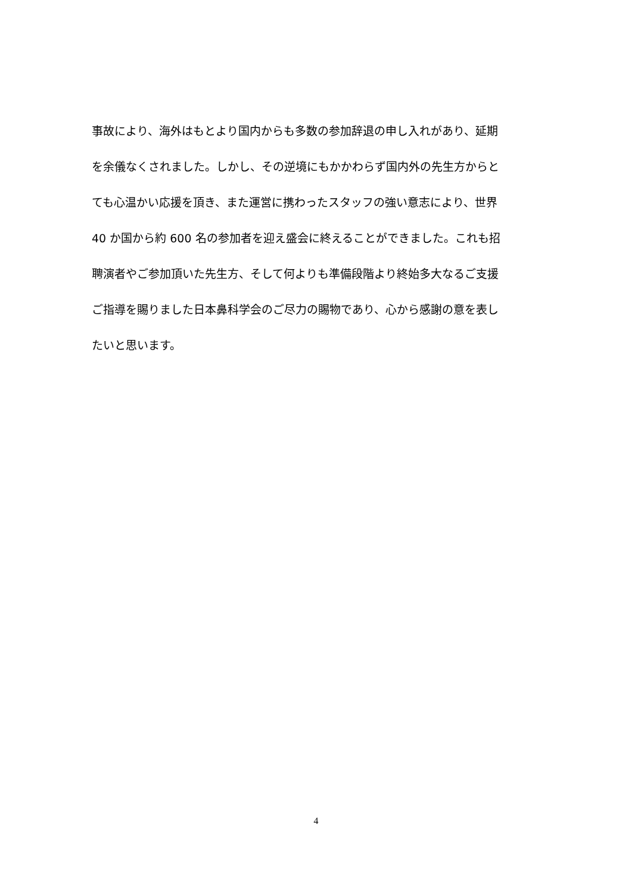事故により、海外はもとより国内からも多数の参加辞退の申し入れがあり、延期
を余儀なくされました。しかし、その逆境にもかかわらず国内外の先生方からと
ても心温かい応援を頂き、また運営に携わったスタッフの強い意志により、世界
40 か国から約 600 名の参加者を迎え盛会に終えることができました。これも招
聘演者やご参加頂いた先生方、そして何よりも準備段階より終始多大なるご支援
ご指導を賜りました日本鼻科学会のご尽力の賜物であり、心から感謝の意を表し
たいと思います。
4